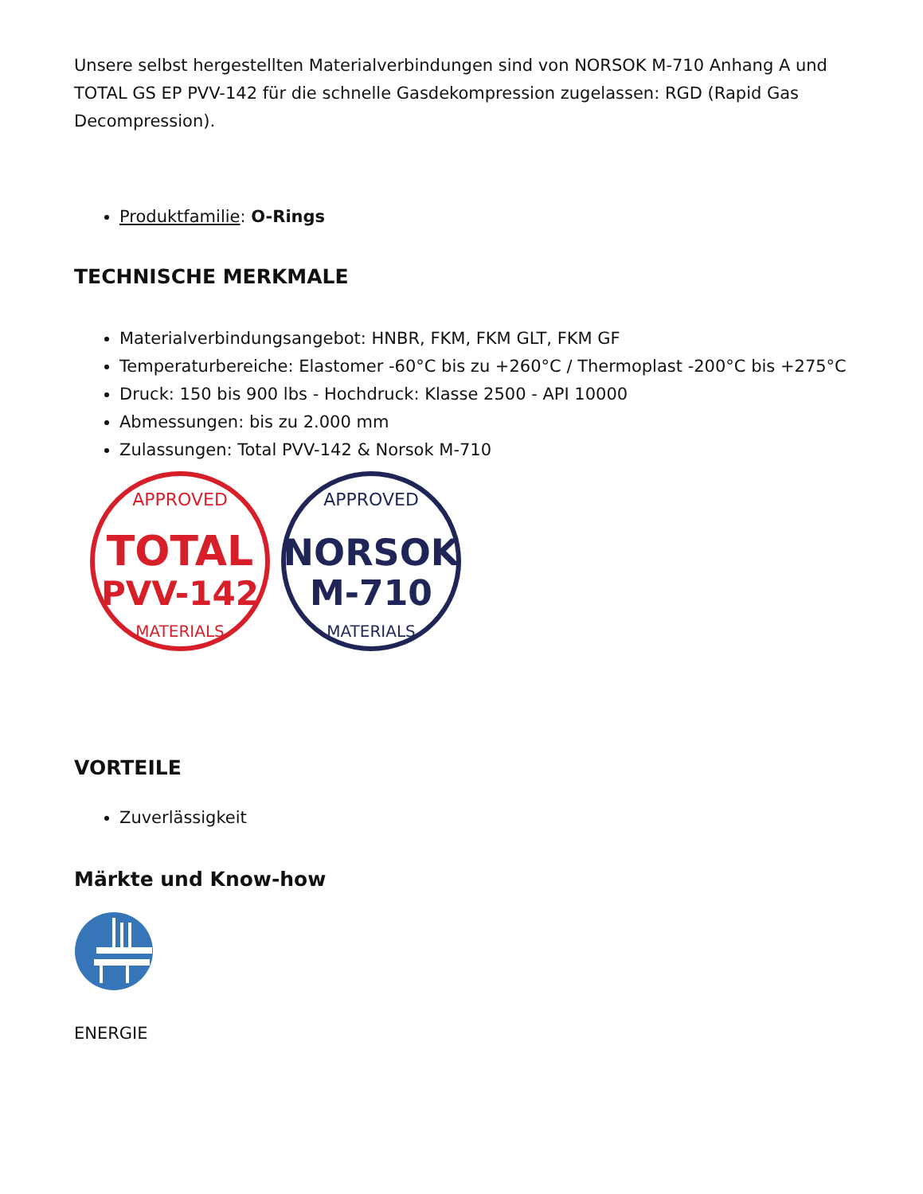Unsere selbst hergestellten Materialverbindungen sind von NORSOK M-710 Anhang A und TOTAL GS EP PVV-142 für die schnelle Gasdekompression zugelassen: RGD (Rapid Gas Decompression).
Produktfamilie: O-Rings
TECHNISCHE MERKMALE
Materialverbindungsangebot: HNBR, FKM, FKM GLT, FKM GF
Temperaturbereiche: Elastomer -60°C bis zu +260°C / Thermoplast -200°C bis +275°C
Druck: 150 bis 900 lbs - Hochdruck: Klasse 2500 - API 10000
Abmessungen: bis zu 2.000 mm
Zulassungen: Total PVV-142 & Norsok M-710
APPROVED
TOTAL
PVV-142
MATERIALS
APPROVED
NORSOK
M-710
MATERIALS
VORTEILE
Zuverlässigkeit
Märkte und Know-how
ENERGIE